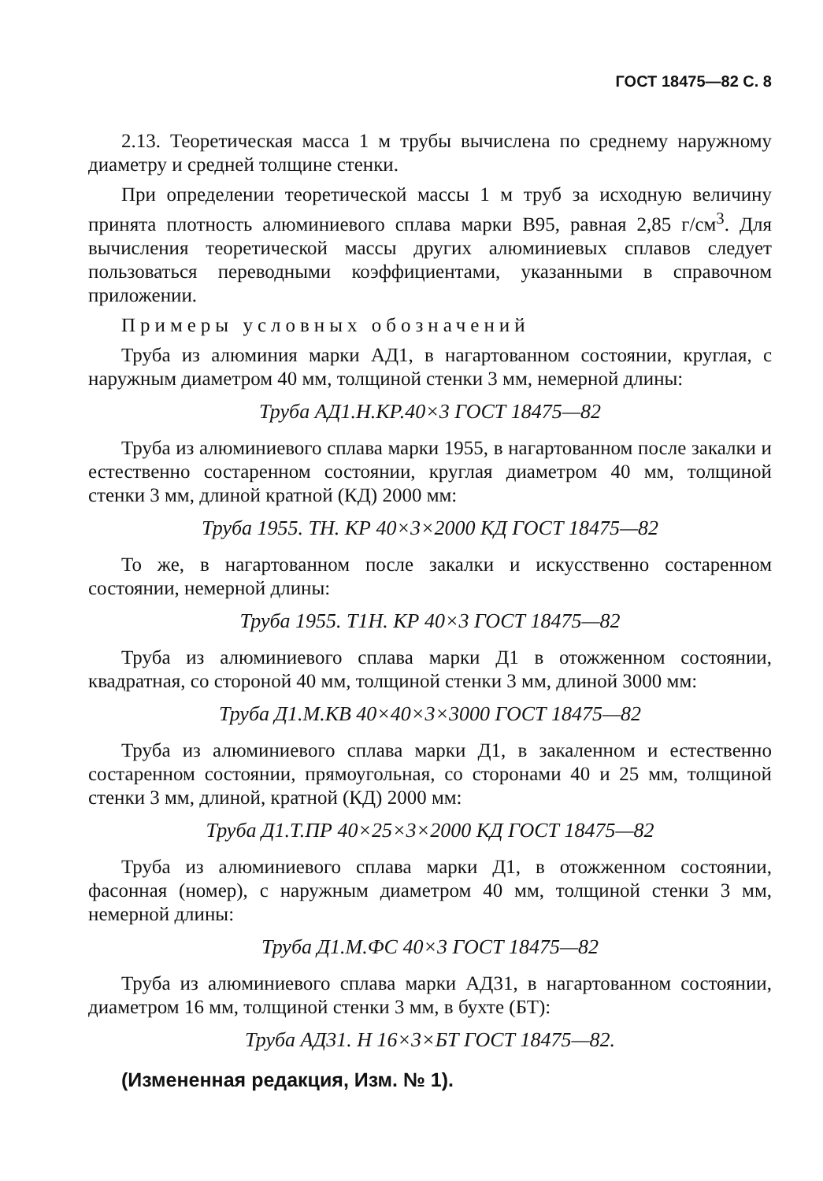ГОСТ 18475—82 С. 8
2.13. Теоретическая масса 1 м трубы вычислена по среднему наружному диаметру и средней толщине стенки.
При определении теоретической массы 1 м труб за исходную величину принята плотность алюминиевого сплава марки В95, равная 2,85 г/см<sup>3</sup>. Для вычисления теоретической массы других алюминиевых сплавов следует пользоваться переводными коэффициентами, указанными в справочном приложении.
Примеры условных обозначений
Труба из алюминия марки АД1, в нагартованном состоянии, круглая, с наружным диаметром 40 мм, толщиной стенки 3 мм, немерной длины:
Труба АД1.Н.КР.40×3 ГОСТ 18475—82
Труба из алюминиевого сплава марки 1955, в нагартованном после закалки и естественно состаренном состоянии, круглая диаметром 40 мм, толщиной стенки 3 мм, длиной кратной (КД) 2000 мм:
Труба 1955. ТН. КР 40×3×2000 КД ГОСТ 18475—82
То же, в нагартованном после закалки и искусственно состаренном состоянии, немерной длины:
Труба 1955. Т1Н. КР 40×3 ГОСТ 18475—82
Труба из алюминиевого сплава марки Д1 в отожженном состоянии, квадратная, со стороной 40 мм, толщиной стенки 3 мм, длиной 3000 мм:
Труба Д1.М.КВ 40×40×3×3000 ГОСТ 18475—82
Труба из алюминиевого сплава марки Д1, в закаленном и естественно состаренном состоянии, прямоугольная, со сторонами 40 и 25 мм, толщиной стенки 3 мм, длиной, кратной (КД) 2000 мм:
Труба Д1.Т.ПР 40×25×3×2000 КД ГОСТ 18475—82
Труба из алюминиевого сплава марки Д1, в отожженном состоянии, фасонная (номер), с наружным диаметром 40 мм, толщиной стенки 3 мм, немерной длины:
Труба Д1.М.ФС 40×3 ГОСТ 18475—82
Труба из алюминиевого сплава марки АД31, в нагартованном состоянии, диаметром 16 мм, толщиной стенки 3 мм, в бухте (БТ):
Труба АД31. Н 16×3×БТ ГОСТ 18475—82.
(Измененная редакция, Изм. № 1).